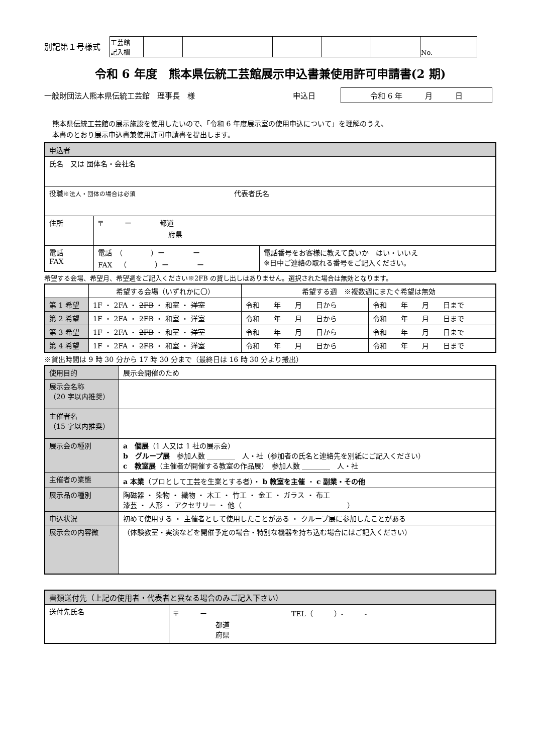別記第１号様式
| 工芸館 記入欄 | | | | | | No. |
令和 6 年度　熊本県伝統工芸館展示申込書兼使用許可申請書(2 期)
一般財団法人熊本県伝統工芸館　理事長　様 申込日 令和 6 年　　　月　　　日
熊本県伝統工芸館の展示施設を使用したいので、「令和 6 年度展示室の使用申込について」を理解のうえ、
本書のとおり展示申込書兼使用許可申請書を提出します。
| 申込者 | | |
| 氏名 又は 団体名・会社名 | | |
| 役職 ※法人・団体の場合は必須 代表者氏名 | | |
| 住所 | 〒 ー 都道 府県 | |
| 電話 FAX | 電話 （ ）ー ー FAX （ ）ー ー | 電話番号をお客様に教えて良いか はい・いいえ ※日中ご連絡の取れる番号をご記入ください。 |
希望する会場、希望月、希望週をご記入ください※2FB の貸し出しはありません。選択された場合は無効となります。
| | 希望する会場（いずれかに〇） | 希望する週 ※複数週にまたぐ希望は無効 | |
| --- | --- | --- | --- |
| 第 1 希望 | 1F ・ 2FA ・ 2FB ・ 和室 ・ 洋室 | 令和 年 月 日から | 令和 年 月 日まで |
| 第 2 希望 | 1F ・ 2FA ・ 2FB ・ 和室 ・ 洋室 | 令和 年 月 日から | 令和 年 月 日まで |
| 第 3 希望 | 1F ・ 2FA ・ 2FB ・ 和室 ・ 洋室 | 令和 年 月 日から | 令和 年 月 日まで |
| 第 4 希望 | 1F ・ 2FA ・ 2FB ・ 和室 ・ 洋室 | 令和 年 月 日から | 令和 年 月 日まで |
※貸出時間は 9 時 30 分から 17 時 30 分まで（最終日は 16 時 30 分より搬出）
| 使用目的 | 展示会開催のため |
| 展示会名称 （20 字以内推奨） | |
| 主催者名 （15 字以内推奨） | |
| 展示会の種別 | a 個展 （1 人又は 1 社の展示会） b グループ展 参加人数 ＿＿＿＿ 人・社（参加者の氏名と連絡先を別紙にご記入ください） c 教室展 （主催者が開催する教室の作品展） 参加人数 ＿＿＿＿ 人・社 |
| 主催者の業態 | a 本業 （プロとして工芸を生業とする者）・ b 教室を主催 ・ c 副業・その他 |
| 展示品の種別 | 陶磁器 ・ 染物 ・ 織物 ・ 木工 ・ 竹工 ・ 金工 ・ ガラス ・ 布工 漆芸 ・ 人形 ・ アクセサリー ・ 他（ ） |
| 申込状況 | 初めて使用する ・ 主催者として使用したことがある ・ クループ展に参加したことがある |
| 展示会の内容微 | （体験教室・実演などを開催予定の場合・特別な機器を持ち込む場合にはご記入ください） |
| 書類送付先（上記の使用者・代表者と異なる場合のみご記入下さい） | |
| 送付先氏名 | 〒 ー TEL（ ）- - 都道 府県 |